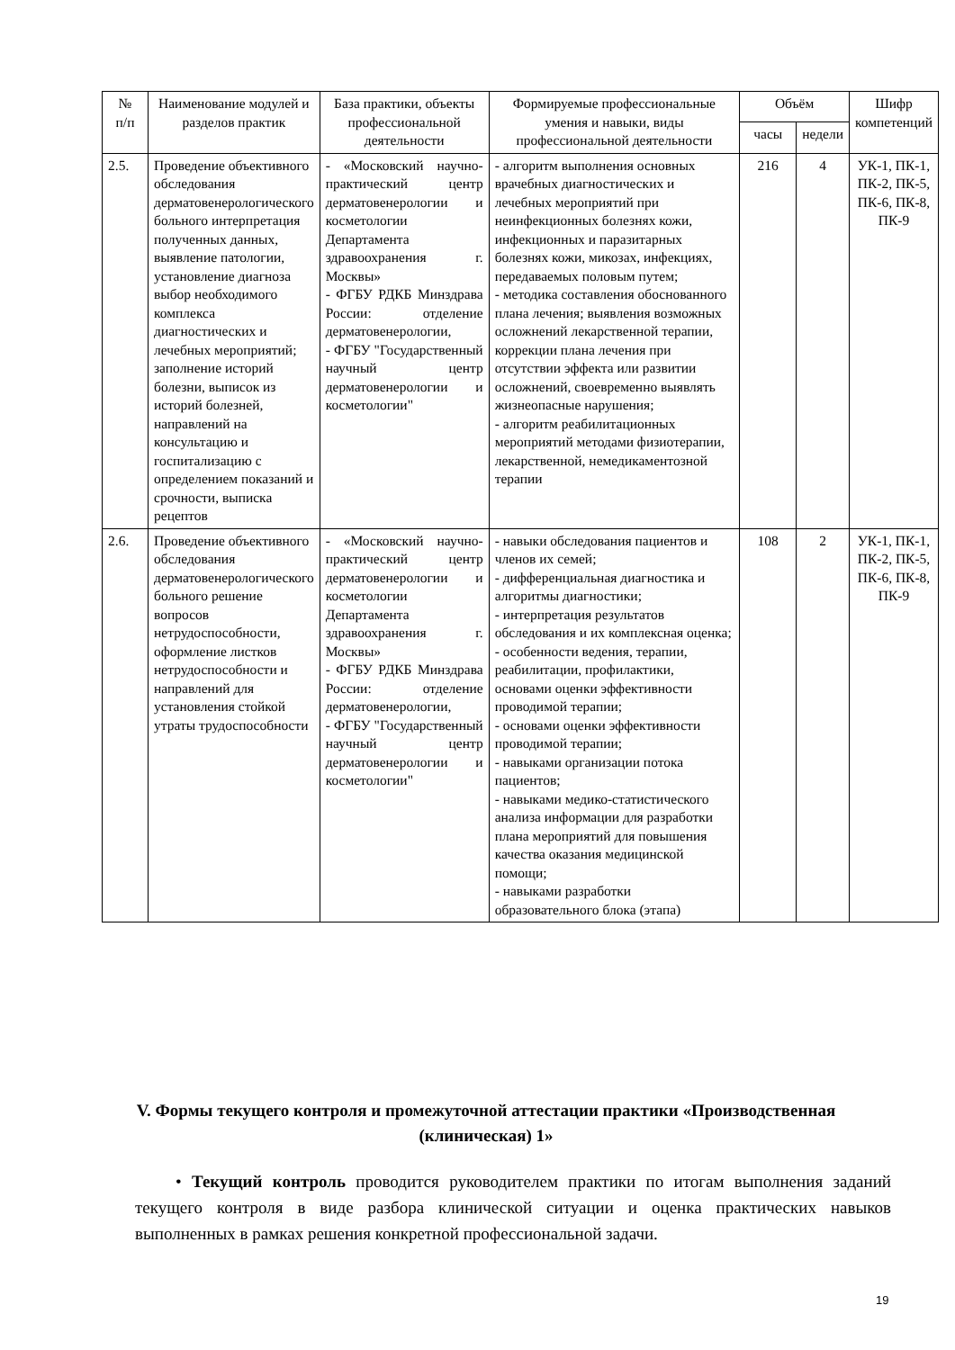| № п/п | Наименование модулей и разделов практик | База практики, объекты профессиональной деятельности | Формируемые профессиональные умения и навыки, виды профессиональной деятельности | Объём | | Шифр компетенций |
| --- | --- | --- | --- | --- | --- | --- |
| | | | | часы | недели | |
| 2.5. | Проведение объективного обследования дерматовенерологического больного интерпретация полученных данных, выявление патологии, установление диагноза выбор необходимого комплекса диагностических и лечебных мероприятий; заполнение историй болезни, выписок из историй болезней, направлений на консультацию и госпитализацию с определением показаний и срочности, выписка рецептов | - «Московский научно-практический центр дерматовенерологии и косметологии Департамента здравоохранения г. Москвы» - ФГБУ РДКБ Минздрава России: отделение дерматовенерологии, - ФГБУ "Государственный научный центр дерматовенерологии и косметологии" | - алгоритм выполнения основных врачебных диагностических и лечебных мероприятий при неинфекционных болезнях кожи, инфекционных и паразитарных болезнях кожи, микозах, инфекциях, передаваемых половым путем; - методика составления обоснованного плана лечения; выявления возможных осложнений лекарственной терапии, коррекции плана лечения при отсутствии эффекта или развитии осложнений, своевременно выявлять жизнеопасные нарушения; - алгоритм реабилитационных мероприятий методами физиотерапии, лекарственной, немедикаментозной терапии | 216 | 4 | УК-1, ПК-1, ПК-2, ПК-5, ПК-6, ПК-8, ПК-9 |
| 2.6. | Проведение объективного обследования дерматовенерологического больного решение вопросов нетрудоспособности, оформление листков нетрудоспособности и направлений для установления стойкой утраты трудоспособности | - «Московский научно-практический центр дерматовенерологии и косметологии Департамента здравоохранения г. Москвы» - ФГБУ РДКБ Минздрава России: отделение дерматовенерологии, - ФГБУ "Государственный научный центр дерматовенерологии и косметологии" | - навыки обследования пациентов и членов их семей; - дифференциальная диагностика и алгоритмы диагностики; - интерпретация результатов обследования и их комплексная оценка; - особенности ведения, терапии, реабилитации, профилактики, основами оценки эффективности проводимой терапии; - основами оценки эффективности проводимой терапии; - навыками организации потока пациентов; - навыками медико-статистического анализа информации для разработки плана мероприятий для повышения качества оказания медицинской помощи; - навыками разработки образовательного блока (этапа) | 108 | 2 | УК-1, ПК-1, ПК-2, ПК-5, ПК-6, ПК-8, ПК-9 |
V. Формы текущего контроля и промежуточной аттестации практики «Производственная (клиническая) 1»
• Текущий контроль проводится руководителем практики по итогам выполнения заданий текущего контроля в виде разбора клинической ситуации и оценка практических навыков выполненных в рамках решения конкретной профессиональной задачи.
19